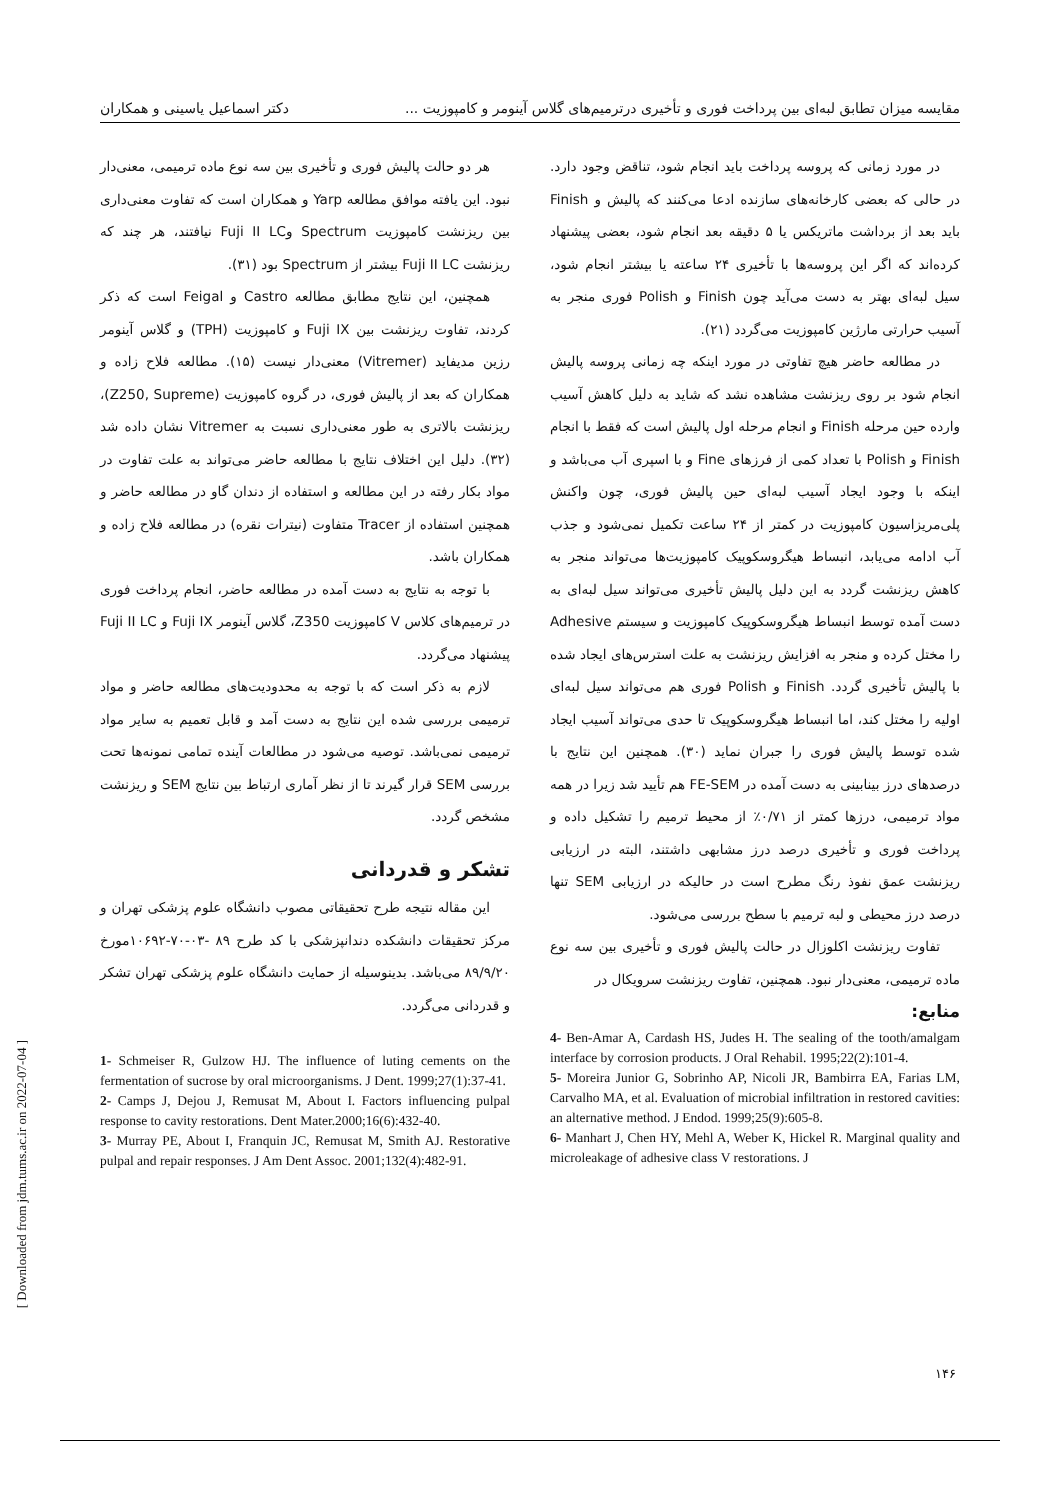مقایسه میزان تطابق لبه‌ای بین پرداخت فوری و تأخیری درترمیم‌های گلاس آینومر و کامپوزیت ... دکتر اسماعیل یاسینی و همکاران
در مورد زمانی که پروسه پرداخت باید انجام شود، تناقض وجود دارد. در حالی که بعضی کارخانه‌های سازنده ادعا می‌کنند که پالیش و Finish باید بعد از برداشت ماتریکس یا ۵ دقیقه بعد انجام شود، بعضی پیشنهاد کرده‌اند که اگر این پروسه‌ها با تأخیری ۲۴ ساعته یا بیشتر انجام شود، سیل لبه‌ای بهتر به دست می‌آید چون Finish و Polish فوری منجر به آسیب حرارتی مارژین کامپوزیت می‌گردد (۲۱).
در مطالعه حاضر هیچ تفاوتی در مورد اینکه چه زمانی پروسه پالیش انجام شود بر روی ریزنشت مشاهده نشد که شاید به دلیل کاهش آسیب وارده حین مرحله Finish و انجام مرحله اول پالیش است که فقط با انجام Finish و Polish با تعداد کمی از فرزهای Fine و با اسپری آب می‌باشد و اینکه با وجود ایجاد آسیب لبه‌ای حین پالیش فوری، چون واکنش پلی‌مریزاسیون کامپوزیت در کمتر از ۲۴ ساعت تکمیل نمی‌شود و جذب آب ادامه می‌یابد، انبساط هیگروسکوپیک کامپوزیت‌ها می‌تواند منجر به کاهش ریزنشت گردد به این دلیل پالیش تأخیری می‌تواند سیل لبه‌ای به دست آمده توسط انبساط هیگروسکوپیک کامپوزیت و سیستم Adhesive را مختل کرده و منجر به افزایش ریزنشت به علت استرس‌های ایجاد شده با پالیش تأخیری گردد. Finish و Polish فوری هم می‌تواند سیل لبه‌ای اولیه را مختل کند، اما انبساط هیگروسکوپیک تا حدی می‌تواند آسیب ایجاد شده توسط پالیش فوری را جبران نماید (۳۰). همچنین این نتایج با درصدهای درز بینابینی به دست آمده در FE-SEM هم تأیید شد زیرا در همه مواد ترمیمی، درزها کمتر از ۰/۷۱٪ از محیط ترمیم را تشکیل داده و پرداخت فوری و تأخیری درصد درز مشابهی داشتند، البته در ارزیابی ریزنشت عمق نفوذ رنگ مطرح است در حالیکه در ارزیابی SEM تنها درصد درز محیطی و لبه ترمیم با سطح بررسی می‌شود.
تفاوت ریزنشت اکلوزال در حالت پالیش فوری و تأخیری بین سه نوع ماده ترمیمی، معنی‌دار نبود. همچنین، تفاوت ریزنشت سرویکال در
منابع:
4- Ben-Amar A, Cardash HS, Judes H. The sealing of the tooth/amalgam interface by corrosion products. J Oral Rehabil. 1995;22(2):101-4.
5- Moreira Junior G, Sobrinho AP, Nicoli JR, Bambirra EA, Farias LM, Carvalho MA, et al. Evaluation of microbial infiltration in restored cavities: an alternative method. J Endod. 1999;25(9):605-8.
6- Manhart J, Chen HY, Mehl A, Weber K, Hickel R. Marginal quality and microleakage of adhesive class V restorations. J
هر دو حالت پالیش فوری و تأخیری بین سه نوع ماده ترمیمی، معنی‌دار نبود. این یافته موافق مطالعه Yarp و همکاران است که تفاوت معنی‌داری بین ریزنشت کامپوزیت Spectrum وFuji II LC نیافتند، هر چند که ریزنشت Fuji II LC بیشتر از Spectrum بود (۳۱).
همچنین، این نتایج مطابق مطالعه Castro و Feigal است که ذکر کردند، تفاوت ریزنشت بین Fuji IX و کامپوزیت (TPH) و گلاس آینومر رزین مدیفاید (Vitremer) معنی‌دار نیست (۱۵). مطالعه فلاح زاده و همکاران که بعد از پالیش فوری، در گروه کامپوزیت (Z250, Supreme)، ریزنشت بالاتری به طور معنی‌داری نسبت به Vitremer نشان داده شد (۳۲). دلیل این اختلاف نتایج با مطالعه حاضر می‌تواند به علت تفاوت در مواد بکار رفته در این مطالعه و استفاده از دندان گاو در مطالعه حاضر و همچنین استفاده از Tracer متفاوت (نیترات نقره) در مطالعه فلاح زاده و همکاران باشد.
با توجه به نتایج به دست آمده در مطالعه حاضر، انجام پرداخت فوری در ترمیم‌های کلاس V کامپوزیت Z350، گلاس آینومر Fuji IX و Fuji II LC پیشنهاد می‌گردد.
لازم به ذکر است که با توجه به محدودیت‌های مطالعه حاضر و مواد ترمیمی بررسی شده این نتایج به دست آمد و قابل تعمیم به سایر مواد ترمیمی نمی‌باشد. توصیه می‌شود در مطالعات آینده تمامی نمونه‌ها تحت بررسی SEM قرار گیرند تا از نظر آماری ارتباط بین نتایج SEM و ریزنشت مشخص گردد.
تشکر و قدردانی
این مقاله نتیجه طرح تحقیقاتی مصوب دانشگاه علوم پزشکی تهران و مرکز تحقیقات دانشکده دندانپزشکی با کد طرح ۸۹ -۰۳-۷۰-۱۰۶۹۲مورخ ۸۹/۹/۲۰ می‌باشد. بدینوسیله از حمایت دانشگاه علوم پزشکی تهران تشکر و قدردانی می‌گردد.
1- Schmeiser R, Gulzow HJ. The influence of luting cements on the fermentation of sucrose by oral microorganisms. J Dent. 1999;27(1):37-41.
2- Camps J, Dejou J, Remusat M, About I. Factors influencing pulpal response to cavity restorations. Dent Mater.2000;16(6):432-40.
3- Murray PE, About I, Franquin JC, Remusat M, Smith AJ. Restorative pulpal and repair responses. J Am Dent Assoc. 2001;132(4):482-91.
[ Downloaded from jdm.tums.ac.ir on 2022-07-04 ]
۱۴۶